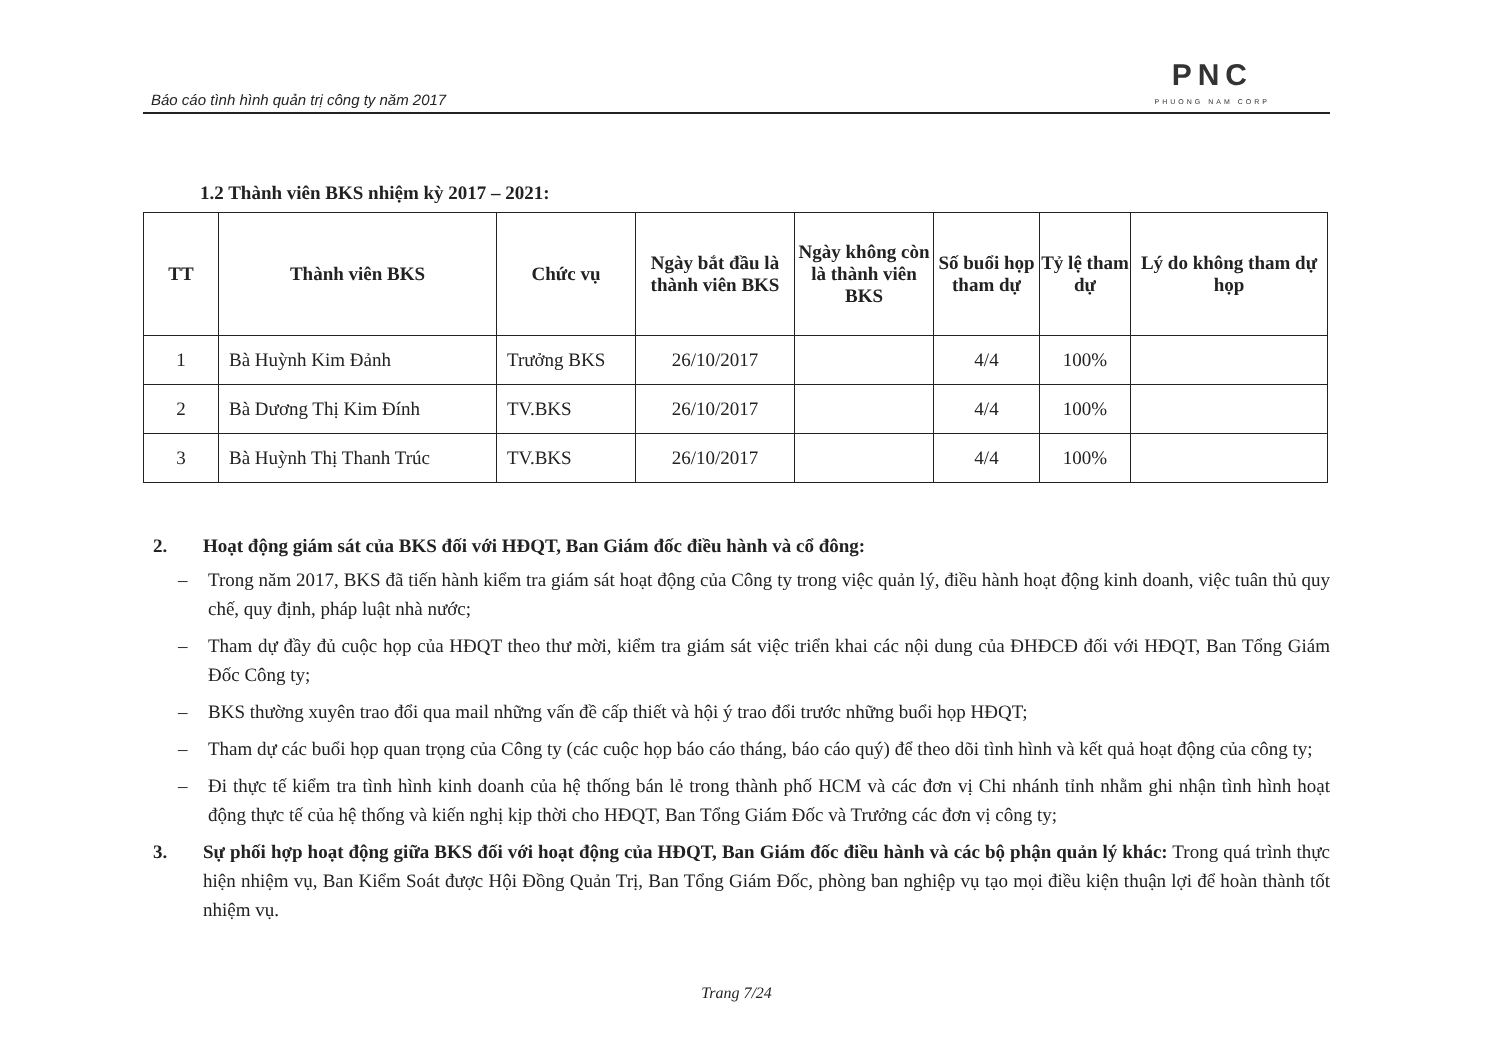Báo cáo tình hình quản trị công ty năm 2017
PNC
PHUONG NAM CORP
1.2 Thành viên BKS nhiệm kỳ 2017 – 2021:
| TT | Thành viên BKS | Chức vụ | Ngày bắt đầu là thành viên BKS | Ngày không còn là thành viên BKS | Số buổi họp tham dự | Tỷ lệ tham dự | Lý do không tham dự họp |
| --- | --- | --- | --- | --- | --- | --- | --- |
| 1 | Bà Huỳnh Kim Đảnh | Trưởng BKS | 26/10/2017 | | 4/4 | 100% | |
| 2 | Bà Dương Thị Kim Đính | TV.BKS | 26/10/2017 | | 4/4 | 100% | |
| 3 | Bà Huỳnh Thị Thanh Trúc | TV.BKS | 26/10/2017 | | 4/4 | 100% | |
2. Hoạt động giám sát của BKS đối với HĐQT, Ban Giám đốc điều hành và cổ đông:
– Trong năm 2017, BKS đã tiến hành kiểm tra giám sát hoạt động của Công ty trong việc quản lý, điều hành hoạt động kinh doanh, việc tuân thủ quy chế, quy định, pháp luật nhà nước;
– Tham dự đầy đủ cuộc họp của HĐQT theo thư mời, kiểm tra giám sát việc triển khai các nội dung của ĐHĐCĐ đối với HĐQT, Ban Tổng Giám Đốc Công ty;
– BKS thường xuyên trao đổi qua mail những vấn đề cấp thiết và hội ý trao đổi trước những buổi họp HĐQT;
– Tham dự các buổi họp quan trọng của Công ty (các cuộc họp báo cáo tháng, báo cáo quý) để theo dõi tình hình và kết quả hoạt động của công ty;
– Đi thực tế kiểm tra tình hình kinh doanh của hệ thống bán lẻ trong thành phố HCM và các đơn vị Chi nhánh tỉnh nhằm ghi nhận tình hình hoạt động thực tế của hệ thống và kiến nghị kịp thời cho HĐQT, Ban Tổng Giám Đốc và Trưởng các đơn vị công ty;
3. Sự phối hợp hoạt động giữa BKS đối với hoạt động của HĐQT, Ban Giám đốc điều hành và các bộ phận quản lý khác: Trong quá trình thực hiện nhiệm vụ, Ban Kiểm Soát được Hội Đồng Quản Trị, Ban Tổng Giám Đốc, phòng ban nghiệp vụ tạo mọi điều kiện thuận lợi để hoàn thành tốt nhiệm vụ.
Trang 7/24